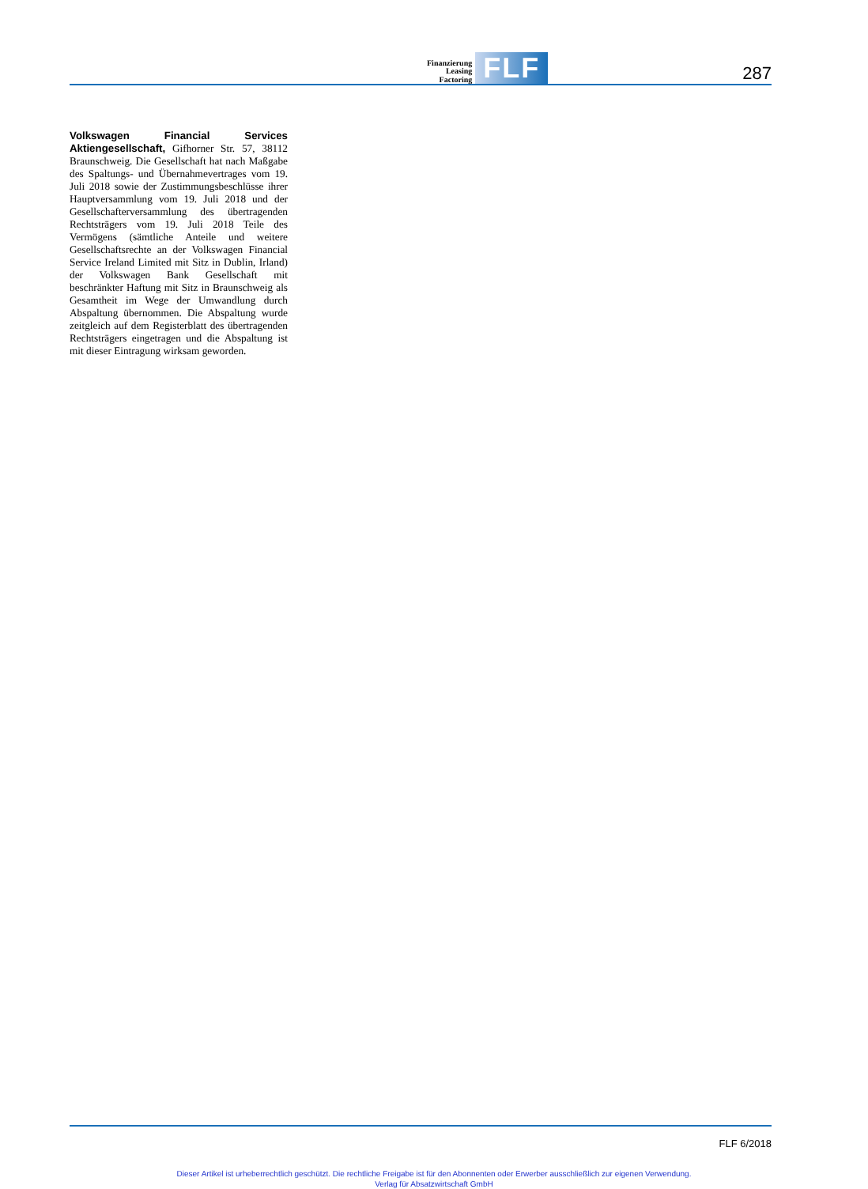Finanzierung
Leasing
Factoring
FLF
287
Volkswagen Financial Services Aktiengesellschaft, Gifhorner Str. 57, 38112 Braunschweig. Die Gesellschaft hat nach Maßgabe des Spaltungs- und Übernahmevertrages vom 19. Juli 2018 sowie der Zustimmungsbeschlüsse ihrer Hauptversammlung vom 19. Juli 2018 und der Gesellschafterversammlung des übertragenden Rechtsträgers vom 19. Juli 2018 Teile des Vermögens (sämtliche Anteile und weitere Gesellschaftsrechte an der Volkswagen Financial Service Ireland Limited mit Sitz in Dublin, Irland) der Volkswagen Bank Gesellschaft mit beschränkter Haftung mit Sitz in Braunschweig als Gesamtheit im Wege der Umwandlung durch Abspaltung übernommen. Die Abspaltung wurde zeitgleich auf dem Registerblatt des übertragenden Rechtsträgers eingetragen und die Abspaltung ist mit dieser Eintragung wirksam geworden.
FLF 6/2018
Dieser Artikel ist urheberrechtlich geschützt. Die rechtliche Freigabe ist für den Abonnenten oder Erwerber ausschließlich zur eigenen Verwendung.
Verlag für Absatzwirtschaft GmbH